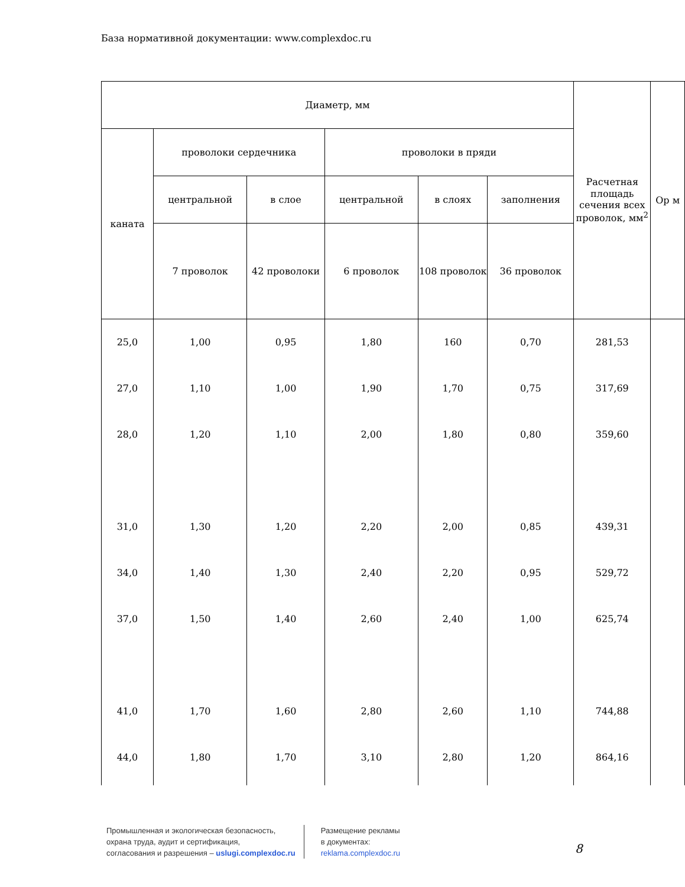База нормативной документации: www.complexdoc.ru
| Диаметр, мм | | | | | | Расчетная площадь сечения всех проволок, мм<sup>2</sup> | Ор м |
| --- | --- | --- | --- | --- | --- | --- | --- |
| каната | проволоки сердечника | | проволоки в пряди | | | | |
| | центральной | в слое | центральной | в слоях | заполнения | | |
| | 7 проволок | 42 проволоки | 6 проволок | 108 проволок | 36 проволок | | |
| 25,0 | 1,00 | 0,95 | 1,80 | 160 | 0,70 | 281,53 | |
| 27,0 | 1,10 | 1,00 | 1,90 | 1,70 | 0,75 | 317,69 | |
| 28,0 | 1,20 | 1,10 | 2,00 | 1,80 | 0,80 | 359,60 | |
| 31,0 | 1,30 | 1,20 | 2,20 | 2,00 | 0,85 | 439,31 | |
| 34,0 | 1,40 | 1,30 | 2,40 | 2,20 | 0,95 | 529,72 | |
| 37,0 | 1,50 | 1,40 | 2,60 | 2,40 | 1,00 | 625,74 | |
| 41,0 | 1,70 | 1,60 | 2,80 | 2,60 | 1,10 | 744,88 | |
| 44,0 | 1,80 | 1,70 | 3,10 | 2,80 | 1,20 | 864,16 | |
Промышленная и экологическая безопасность,
охрана труда, аудит и сертификация,
согласования и разрешения – uslugi.complexdoc.ru
Размещение рекламы
в документах:
reklama.complexdoc.ru
8